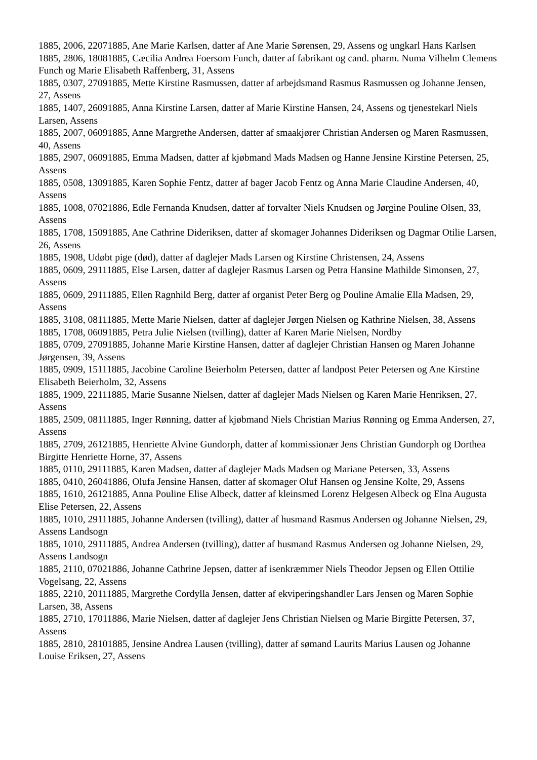1885, 2006, 22071885, Ane Marie Karlsen, datter af Ane Marie Sørensen, 29, Assens og ungkarl Hans Karlsen
1885, 2806, 18081885, Cæcilia Andrea Foersom Funch, datter af fabrikant og cand. pharm. Numa Vilhelm Clemens Funch og Marie Elisabeth Raffenberg, 31, Assens
1885, 0307, 27091885, Mette Kirstine Rasmussen, datter af arbejdsmand Rasmus Rasmussen og Johanne Jensen, 27, Assens
1885, 1407, 26091885, Anna Kirstine Larsen, datter af Marie Kirstine Hansen, 24, Assens og tjenestekarl Niels Larsen, Assens
1885, 2007, 06091885, Anne Margrethe Andersen, datter af smaakjører Christian Andersen og Maren Rasmussen, 40, Assens
1885, 2907, 06091885, Emma Madsen, datter af kjøbmand Mads Madsen og Hanne Jensine Kirstine Petersen, 25, Assens
1885, 0508, 13091885, Karen Sophie Fentz, datter af bager Jacob Fentz og Anna Marie Claudine Andersen, 40, Assens
1885, 1008, 07021886, Edle Fernanda Knudsen, datter af forvalter Niels Knudsen og Jørgine Pouline Olsen, 33, Assens
1885, 1708, 15091885, Ane Cathrine Dideriksen, datter af skomager Johannes Dideriksen og Dagmar Otilie Larsen, 26, Assens
1885, 1908, Udøbt pige (død), datter af daglejer Mads Larsen og Kirstine Christensen, 24, Assens
1885, 0609, 29111885, Else Larsen, datter af daglejer Rasmus Larsen og Petra Hansine Mathilde Simonsen, 27, Assens
1885, 0609, 29111885, Ellen Ragnhild Berg, datter af organist Peter Berg og Pouline Amalie Ella Madsen, 29, Assens
1885, 3108, 08111885, Mette Marie Nielsen, datter af daglejer Jørgen Nielsen og Kathrine Nielsen, 38, Assens
1885, 1708, 06091885, Petra Julie Nielsen (tvilling), datter af Karen Marie Nielsen, Nordby
1885, 0709, 27091885, Johanne Marie Kirstine Hansen, datter af daglejer Christian Hansen og Maren Johanne Jørgensen, 39, Assens
1885, 0909, 15111885, Jacobine Caroline Beierholm Petersen, datter af landpost Peter Petersen og Ane Kirstine Elisabeth Beierholm, 32, Assens
1885, 1909, 22111885, Marie Susanne Nielsen, datter af daglejer Mads Nielsen og Karen Marie Henriksen, 27, Assens
1885, 2509, 08111885, Inger Rønning, datter af kjøbmand Niels Christian Marius Rønning og Emma Andersen, 27, Assens
1885, 2709, 26121885, Henriette Alvine Gundorph, datter af kommissionær Jens Christian Gundorph og Dorthea Birgitte Henriette Horne, 37, Assens
1885, 0110, 29111885, Karen Madsen, datter af daglejer Mads Madsen og Mariane Petersen, 33, Assens
1885, 0410, 26041886, Olufa Jensine Hansen, datter af skomager Oluf Hansen og Jensine Kolte, 29, Assens
1885, 1610, 26121885, Anna Pouline Elise Albeck, datter af kleinsmed Lorenz Helgesen Albeck og Elna Augusta Elise Petersen, 22, Assens
1885, 1010, 29111885, Johanne Andersen (tvilling), datter af husmand Rasmus Andersen og Johanne Nielsen, 29, Assens Landsogn
1885, 1010, 29111885, Andrea Andersen (tvilling), datter af husmand Rasmus Andersen og Johanne Nielsen, 29, Assens Landsogn
1885, 2110, 07021886, Johanne Cathrine Jepsen, datter af isenkræmmer Niels Theodor Jepsen og Ellen Ottilie Vogelsang, 22, Assens
1885, 2210, 20111885, Margrethe Cordylla Jensen, datter af ekviperingshandler Lars Jensen og Maren Sophie Larsen, 38, Assens
1885, 2710, 17011886, Marie Nielsen, datter af daglejer Jens Christian Nielsen og Marie Birgitte Petersen, 37, Assens
1885, 2810, 28101885, Jensine Andrea Lausen (tvilling), datter af sømand Laurits Marius Lausen og Johanne Louise Eriksen, 27, Assens